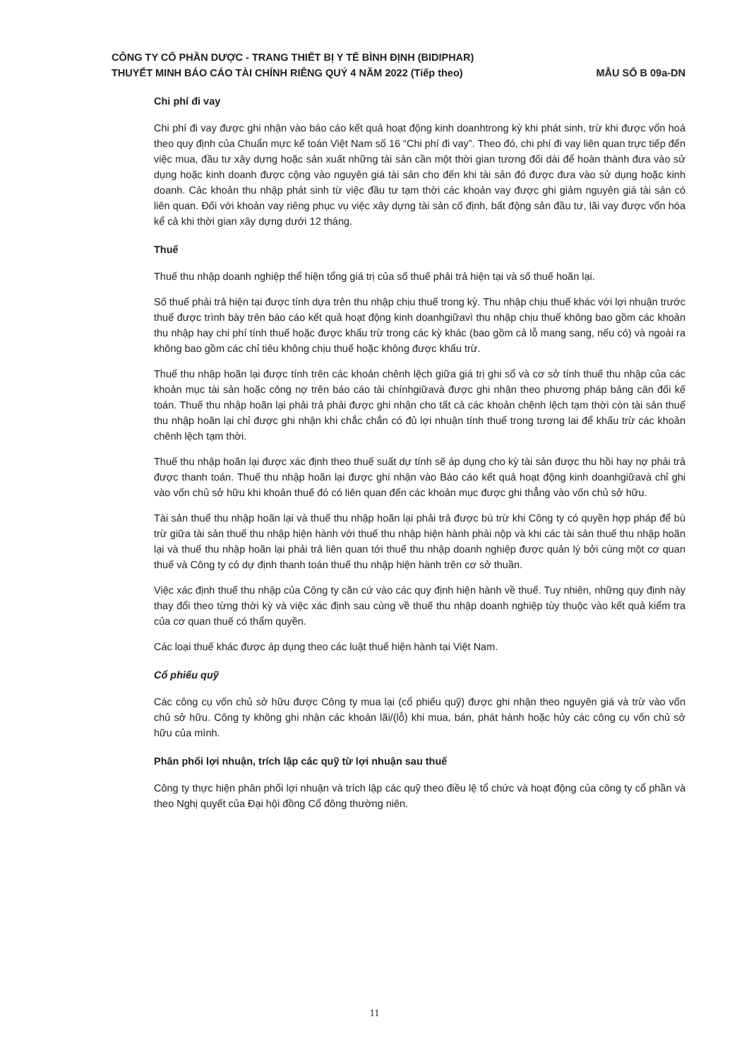CÔNG TY CỔ PHẦN DƯỢC - TRANG THIẾT BỊ Y TẾ BÌNH ĐỊNH (BIDIPHAR)
THUYẾT MINH BÁO CÁO TÀI CHÍNH RIÊNG QUÝ 4 NĂM 2022 (Tiếp theo) MẪU SỐ B 09a-DN
Chi phí đi vay
Chi phí đi vay được ghi nhận vào báo cáo kết quả hoạt động kinh doanhtrong kỳ khi phát sinh, trừ khi được vốn hoá theo quy định của Chuẩn mực kế toán Việt Nam số 16 “Chi phí đi vay”. Theo đó, chi phí đi vay liên quan trực tiếp đến việc mua, đầu tư xây dựng hoặc sản xuất những tài sản cần một thời gian tương đối dài để hoàn thành đưa vào sử dụng hoặc kinh doanh được cộng vào nguyên giá tài sản cho đến khi tài sản đó được đưa vào sử dụng hoặc kinh doanh. Các khoản thu nhập phát sinh từ việc đầu tư tạm thời các khoản vay được ghi giảm nguyên giá tài sản có liên quan. Đối với khoản vay riêng phục vụ việc xây dựng tài sản cố định, bất động sản đầu tư, lãi vay được vốn hóa kể cả khi thời gian xây dựng dưới 12 tháng.
Thuế
Thuế thu nhập doanh nghiệp thể hiện tổng giá trị của số thuế phải trả hiện tại và số thuế hoãn lại.
Số thuế phải trả hiện tại được tính dựa trên thu nhập chịu thuế trong kỳ. Thu nhập chịu thuế khác với lợi nhuận trước thuế được trình bày trên báo cáo kết quả hoạt động kinh doanhgiữavì thu nhập chịu thuế không bao gồm các khoản thu nhập hay chi phí tính thuế hoặc được khấu trừ trong các kỳ khác (bao gồm cả lỗ mang sang, nếu có) và ngoài ra không bao gồm các chỉ tiêu không chịu thuế hoặc không được khấu trừ.
Thuế thu nhập hoãn lại được tính trên các khoản chênh lệch giữa giá trị ghi sổ và cơ sở tính thuế thu nhập của các khoản mục tài sản hoặc công nợ trên báo cáo tài chínhgiữavà được ghi nhận theo phương pháp bảng cân đối kế toán. Thuế thu nhập hoãn lại phải trả phải được ghi nhận cho tất cả các khoản chênh lệch tạm thời còn tài sản thuế thu nhập hoãn lại chỉ được ghi nhận khi chắc chắn có đủ lợi nhuận tính thuế trong tương lai để khấu trừ các khoản chênh lệch tạm thời.
Thuế thu nhập hoãn lại được xác định theo thuế suất dự tính sẽ áp dụng cho kỳ tài sản được thu hồi hay nợ phải trả được thanh toán. Thuế thu nhập hoãn lại được ghi nhận vào Báo cáo kết quả hoạt động kinh doanhgiữavà chỉ ghi vào vốn chủ sở hữu khi khoản thuế đó có liên quan đến các khoản mục được ghi thẳng vào vốn chủ sở hữu.
Tài sản thuế thu nhập hoãn lại và thuế thu nhập hoãn lại phải trả được bù trừ khi Công ty có quyền hợp pháp để bù trừ giữa tài sản thuế thu nhập hiện hành với thuế thu nhập hiện hành phải nộp và khi các tài sản thuế thu nhập hoãn lại và thuế thu nhập hoãn lại phải trả liên quan tới thuế thu nhập doanh nghiệp được quản lý bởi cùng một cơ quan thuế và Công ty có dự định thanh toán thuế thu nhập hiện hành trên cơ sở thuần.
Việc xác định thuế thu nhập của Công ty căn cứ vào các quy định hiện hành về thuế. Tuy nhiên, những quy định này thay đổi theo từng thời kỳ và việc xác định sau cùng về thuế thu nhập doanh nghiệp tùy thuộc vào kết quả kiểm tra của cơ quan thuế có thẩm quyền.
Các loại thuế khác được áp dụng theo các luật thuế hiện hành tại Việt Nam.
Cổ phiếu quỹ
Các công cụ vốn chủ sở hữu được Công ty mua lại (cổ phiếu quỹ) được ghi nhận theo nguyên giá và trừ vào vốn chủ sở hữu. Công ty không ghi nhận các khoản lãi/(lỗ) khi mua, bán, phát hành hoặc hủy các công cụ vốn chủ sở hữu của mình.
Phân phối lợi nhuận, trích lập các quỹ từ lợi nhuận sau thuế
Công ty thực hiện phân phối lợi nhuận và trích lập các quỹ theo điều lệ tổ chức và hoạt động của công ty cổ phần và theo Nghị quyết của Đại hội đồng Cổ đông thường niên.
11